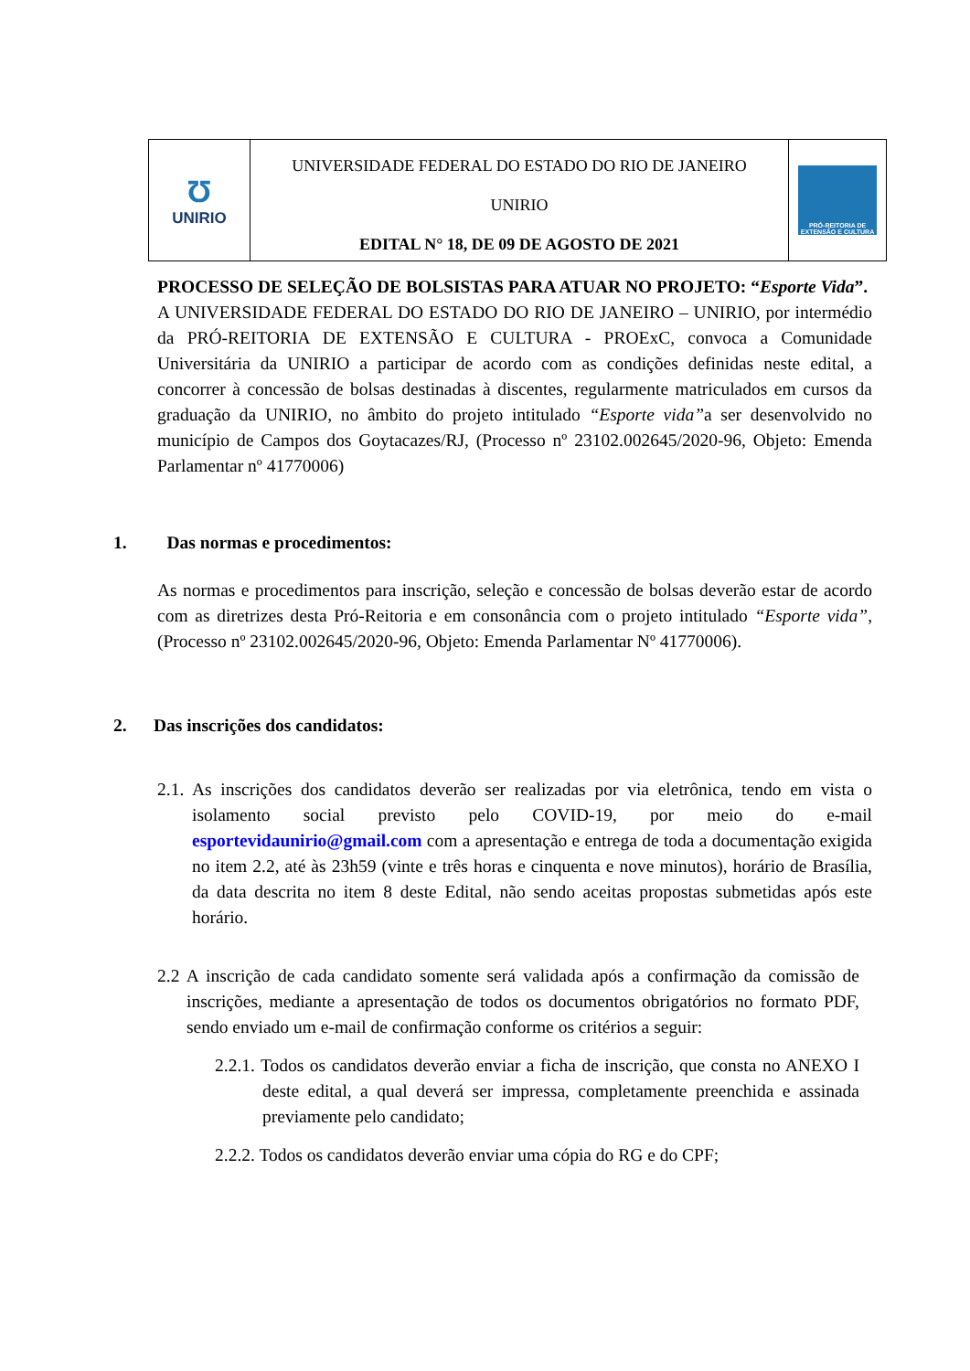Ʊ
UNIRIO
UNIVERSIDADE FEDERAL DO ESTADO DO RIO DE JANEIRO
UNIRIO
EDITAL N° 18, DE 09 DE AGOSTO DE 2021
PRÓ-REITORIA DE EXTENSÃO E CULTURA
PROCESSO DE SELEÇÃO DE BOLSISTAS PARA ATUAR NO PROJETO: “Esporte Vida”.
A UNIVERSIDADE FEDERAL DO ESTADO DO RIO DE JANEIRO – UNIRIO, por intermédio da PRÓ-REITORIA DE EXTENSÃO E CULTURA - PROExC, convoca a Comunidade Universitária da UNIRIO a participar de acordo com as condições definidas neste edital, a concorrer à concessão de bolsas destinadas à discentes, regularmente matriculados em cursos da graduação da UNIRIO, no âmbito do projeto intitulado “Esporte vida”a ser desenvolvido no município de Campos dos Goytacazes/RJ, (Processo nº 23102.002645/2020-96, Objeto: Emenda Parlamentar nº 41770006)
1. Das normas e procedimentos:
As normas e procedimentos para inscrição, seleção e concessão de bolsas deverão estar de acordo com as diretrizes desta Pró-Reitoria e em consonância com o projeto intitulado “Esporte vida”, (Processo nº 23102.002645/2020-96, Objeto: Emenda Parlamentar Nº 41770006).
2. Das inscrições dos candidatos:
2.1. As inscrições dos candidatos deverão ser realizadas por via eletrônica, tendo em vista o isolamento social previsto pelo COVID-19, por meio do e-mail esportevidaunirio@gmail.com com a apresentação e entrega de toda a documentação exigida no item 2.2, até às 23h59 (vinte e três horas e cinquenta e nove minutos), horário de Brasília, da data descrita no item 8 deste Edital, não sendo aceitas propostas submetidas após este horário.
2.2 A inscrição de cada candidato somente será validada após a confirmação da comissão de inscrições, mediante a apresentação de todos os documentos obrigatórios no formato PDF, sendo enviado um e-mail de confirmação conforme os critérios a seguir:
2.2.1. Todos os candidatos deverão enviar a ficha de inscrição, que consta no ANEXO I deste edital, a qual deverá ser impressa, completamente preenchida e assinada previamente pelo candidato;
2.2.2. Todos os candidatos deverão enviar uma cópia do RG e do CPF;